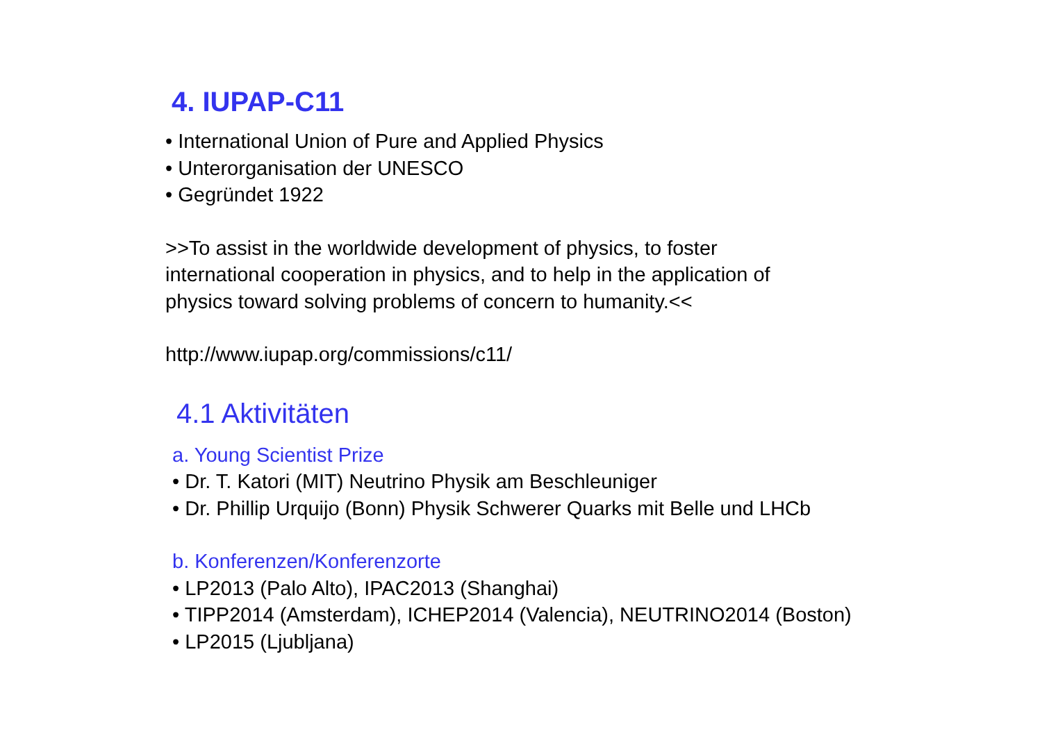4. IUPAP-C11
• International Union of Pure and Applied Physics
• Unterorganisation der UNESCO
• Gegründet 1922
>>To assist in the worldwide development of physics, to foster
international cooperation in physics, and to help in the application of
physics toward solving problems of concern to humanity.<<
http://www.iupap.org/commissions/c11/
4.1 Aktivitäten
a. Young Scientist Prize
• Dr. T. Katori (MIT) Neutrino Physik am Beschleuniger
• Dr. Phillip Urquijo (Bonn) Physik Schwerer Quarks mit Belle und LHCb
b. Konferenzen/Konferenzorte
• LP2013 (Palo Alto), IPAC2013 (Shanghai)
• TIPP2014 (Amsterdam), ICHEP2014 (Valencia), NEUTRINO2014 (Boston)
• LP2015 (Ljubljana)